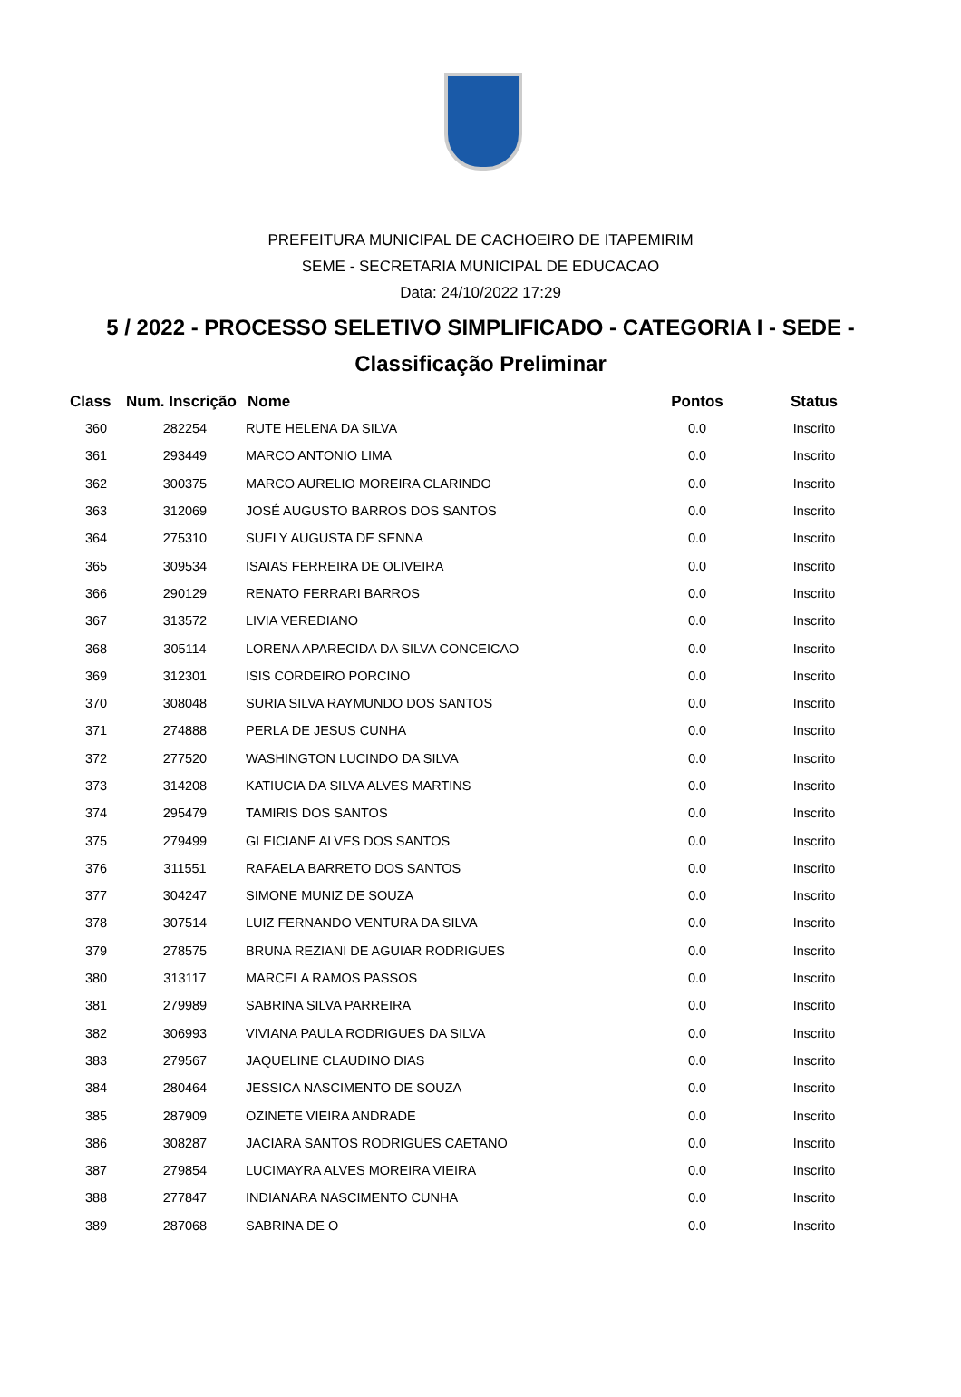PREFEITURA MUNICIPAL DE CACHOEIRO DE ITAPEMIRIM
SEME - SECRETARIA MUNICIPAL DE EDUCACAO
Data: 24/10/2022 17:29
5 / 2022 - PROCESSO SELETIVO SIMPLIFICADO - CATEGORIA I - SEDE -
Classificação Preliminar
| Class | Num. Inscrição | Nome | Pontos | Status |
| --- | --- | --- | --- | --- |
| 360 | 282254 | RUTE HELENA DA SILVA | 0.0 | Inscrito |
| 361 | 293449 | MARCO ANTONIO LIMA | 0.0 | Inscrito |
| 362 | 300375 | MARCO AURELIO MOREIRA CLARINDO | 0.0 | Inscrito |
| 363 | 312069 | JOSÉ AUGUSTO BARROS DOS SANTOS | 0.0 | Inscrito |
| 364 | 275310 | SUELY AUGUSTA DE SENNA | 0.0 | Inscrito |
| 365 | 309534 | ISAIAS FERREIRA DE OLIVEIRA | 0.0 | Inscrito |
| 366 | 290129 | RENATO FERRARI BARROS | 0.0 | Inscrito |
| 367 | 313572 | LIVIA VEREDIANO | 0.0 | Inscrito |
| 368 | 305114 | LORENA APARECIDA DA SILVA CONCEICAO | 0.0 | Inscrito |
| 369 | 312301 | ISIS CORDEIRO PORCINO | 0.0 | Inscrito |
| 370 | 308048 | SURIA SILVA RAYMUNDO DOS SANTOS | 0.0 | Inscrito |
| 371 | 274888 | PERLA DE JESUS CUNHA | 0.0 | Inscrito |
| 372 | 277520 | WASHINGTON LUCINDO DA SILVA | 0.0 | Inscrito |
| 373 | 314208 | KATIUCIA DA SILVA ALVES MARTINS | 0.0 | Inscrito |
| 374 | 295479 | TAMIRIS DOS SANTOS | 0.0 | Inscrito |
| 375 | 279499 | GLEICIANE ALVES DOS SANTOS | 0.0 | Inscrito |
| 376 | 311551 | RAFAELA BARRETO DOS SANTOS | 0.0 | Inscrito |
| 377 | 304247 | SIMONE MUNIZ DE SOUZA | 0.0 | Inscrito |
| 378 | 307514 | LUIZ FERNANDO VENTURA DA SILVA | 0.0 | Inscrito |
| 379 | 278575 | BRUNA REZIANI DE AGUIAR RODRIGUES | 0.0 | Inscrito |
| 380 | 313117 | MARCELA RAMOS PASSOS | 0.0 | Inscrito |
| 381 | 279989 | SABRINA SILVA PARREIRA | 0.0 | Inscrito |
| 382 | 306993 | VIVIANA PAULA RODRIGUES DA SILVA | 0.0 | Inscrito |
| 383 | 279567 | JAQUELINE CLAUDINO DIAS | 0.0 | Inscrito |
| 384 | 280464 | JESSICA NASCIMENTO DE SOUZA | 0.0 | Inscrito |
| 385 | 287909 | OZINETE VIEIRA ANDRADE | 0.0 | Inscrito |
| 386 | 308287 | JACIARA SANTOS RODRIGUES CAETANO | 0.0 | Inscrito |
| 387 | 279854 | LUCIMAYRA ALVES MOREIRA VIEIRA | 0.0 | Inscrito |
| 388 | 277847 | INDIANARA NASCIMENTO CUNHA | 0.0 | Inscrito |
| 389 | 287068 | SABRINA DE O | 0.0 | Inscrito |